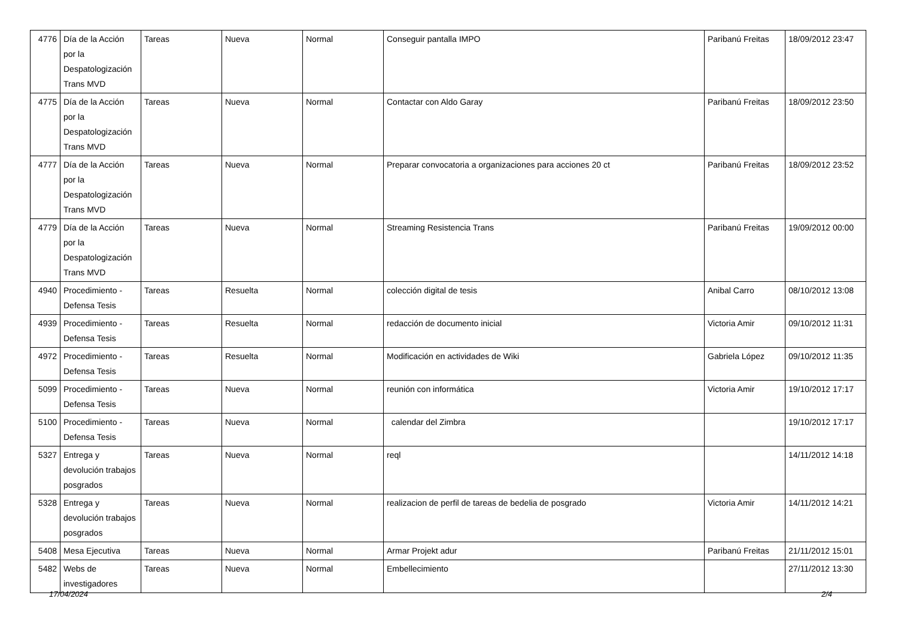| 4776 | Día de la Acción por la Despatologización Trans MVD | Tareas | Nueva | Normal | Conseguir pantalla IMPO | Paribanú Freitas | 18/09/2012 23:47 |
| 4775 | Día de la Acción por la Despatologización Trans MVD | Tareas | Nueva | Normal | Contactar con Aldo Garay | Paribanú Freitas | 18/09/2012 23:50 |
| 4777 | Día de la Acción por la Despatologización Trans MVD | Tareas | Nueva | Normal | Preparar convocatoria a organizaciones para acciones 20 ct | Paribanú Freitas | 18/09/2012 23:52 |
| 4779 | Día de la Acción por la Despatologización Trans MVD | Tareas | Nueva | Normal | Streaming Resistencia Trans | Paribanú Freitas | 19/09/2012 00:00 |
| 4940 | Procedimiento - Defensa Tesis | Tareas | Resuelta | Normal | colección digital de tesis | Anibal Carro | 08/10/2012 13:08 |
| 4939 | Procedimiento - Defensa Tesis | Tareas | Resuelta | Normal | redacción de documento inicial | Victoria Amir | 09/10/2012 11:31 |
| 4972 | Procedimiento - Defensa Tesis | Tareas | Resuelta | Normal | Modificación en actividades de Wiki | Gabriela López | 09/10/2012 11:35 |
| 5099 | Procedimiento - Defensa Tesis | Tareas | Nueva | Normal | reunión con informática | Victoria Amir | 19/10/2012 17:17 |
| 5100 | Procedimiento - Defensa Tesis | Tareas | Nueva | Normal | calendar del Zimbra | | 19/10/2012 17:17 |
| 5327 | Entrega y devolución trabajos posgrados | Tareas | Nueva | Normal | reql | | 14/11/2012 14:18 |
| 5328 | Entrega y devolución trabajos posgrados | Tareas | Nueva | Normal | realizacion de perfil de tareas de bedelia de posgrado | Victoria Amir | 14/11/2012 14:21 |
| 5408 | Mesa Ejecutiva | Tareas | Nueva | Normal | Armar Projekt adur | Paribanú Freitas | 21/11/2012 15:01 |
| 5482 | Webs de investigadores | Tareas | Nueva | Normal | Embellecimiento | | 27/11/2012 13:30 |
17/04/2024 2/4